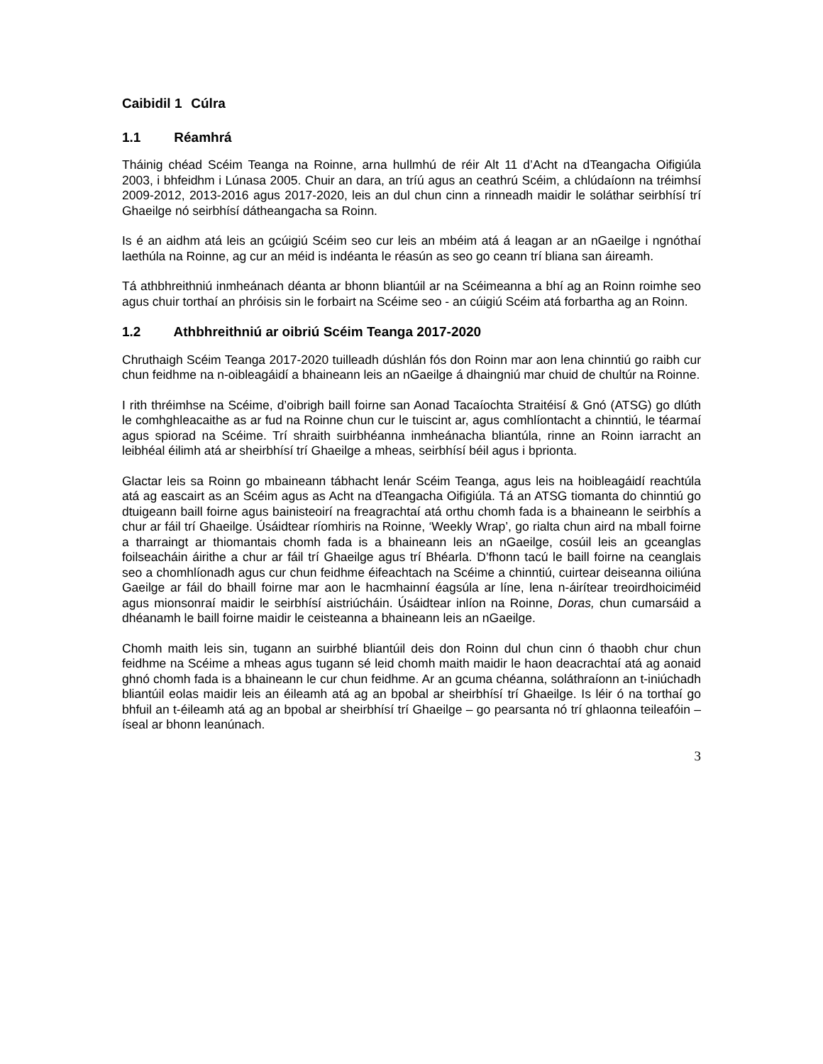Caibidil 1 Cúlra
1.1 Réamhrá
Tháinig chéad Scéim Teanga na Roinne, arna hullmhú de réir Alt 11 d’Acht na dTeangacha Oifigiúla 2003, i bhfeidhm i Lúnasa 2005. Chuir an dara, an tríú agus an ceathrú Scéim, a chlúdaíonn na tréimhsí 2009-2012, 2013-2016 agus 2017-2020, leis an dul chun cinn a rinneadh maidir le soláthar seirbhísí trí Ghaeilge nó seirbhísí dátheangacha sa Roinn.
Is é an aidhm atá leis an gcúigiú Scéim seo cur leis an mbéim atá á leagan ar an nGaeilge i ngnóthaí laethúla na Roinne, ag cur an méid is indéanta le réasún as seo go ceann trí bliana san áireamh.
Tá athbhreithniú inmheánach déanta ar bhonn bliantúil ar na Scéimeanna a bhí ag an Roinn roimhe seo agus chuir torthaí an phróisis sin le forbairt na Scéime seo - an cúigiú Scéim atá forbartha ag an Roinn.
1.2 Athbhreithniú ar oibriú Scéim Teanga 2017-2020
Chruthaigh Scéim Teanga 2017-2020 tuilleadh dúshlán fós don Roinn mar aon lena chinntiú go raibh cur chun feidhme na n-oibleagáidí a bhaineann leis an nGaeilge á dhaingniú mar chuid de chultúr na Roinne.
I rith thréimhse na Scéime, d’oibrigh baill foirne san Aonad Tacaíochta Straitéisí & Gnó (ATSG) go dlúth le comhghleacaithe as ar fud na Roinne chun cur le tuiscint ar, agus comhlíontacht a chinntiú, le téarmaí agus spiorad na Scéime. Trí shraith suirbhéanna inmheánacha bliantúla, rinne an Roinn iarracht an leibhéal éilimh atá ar sheirbhísí trí Ghaeilge a mheas, seirbhísí béil agus i bprionta.
Glactar leis sa Roinn go mbaineann tábhacht lenár Scéim Teanga, agus leis na hoibleagáidí reachtúla atá ag eascairt as an Scéim agus as Acht na dTeangacha Oifigiúla. Tá an ATSG tiomanta do chinntiú go dtuigeann baill foirne agus bainisteoirí na freagrachtaí atá orthu chomh fada is a bhaineann le seirbhís a chur ar fáil trí Ghaeilge. Úsáidtear ríomhiris na Roinne, ‘Weekly Wrap’, go rialta chun aird na mball foirne a tharraingt ar thiomantais chomh fada is a bhaineann leis an nGaeilge, cosúil leis an gceanglas foilseacháin áirithe a chur ar fáil trí Ghaeilge agus trí Bhéarla. D’fhonn tacú le baill foirne na ceanglais seo a chomhlíonadh agus cur chun feidhme éifeachtach na Scéime a chinntiú, cuirtear deiseanna oiliúna Gaeilge ar fáil do bhaill foirne mar aon le hacmhainní éagsúla ar líne, lena n-áirítear treoirdhoiciméid agus mionsonraí maidir le seirbhísí aistriúcháin. Úsáidtear inlíon na Roinne, Doras, chun cumarsáid a dhéanamh le baill foirne maidir le ceisteanna a bhaineann leis an nGaeilge.
Chomh maith leis sin, tugann an suirbhé bliantúil deis don Roinn dul chun cinn ó thaobh chur chun feidhme na Scéime a mheas agus tugann sé leid chomh maith maidir le haon deacrachtaí atá ag aonaid ghnó chomh fada is a bhaineann le cur chun feidhme. Ar an gcuma chéanna, soláthraíonn an t-iniúchadh bliantúil eolas maidir leis an éileamh atá ag an bpobal ar sheirbhísí trí Ghaeilge. Is léir ó na torthaí go bhfuil an t-éileamh atá ag an bpobal ar sheirbhísí trí Ghaeilge – go pearsanta nó trí ghlaonna teileafóin – íseal ar bhonn leanúnach.
3